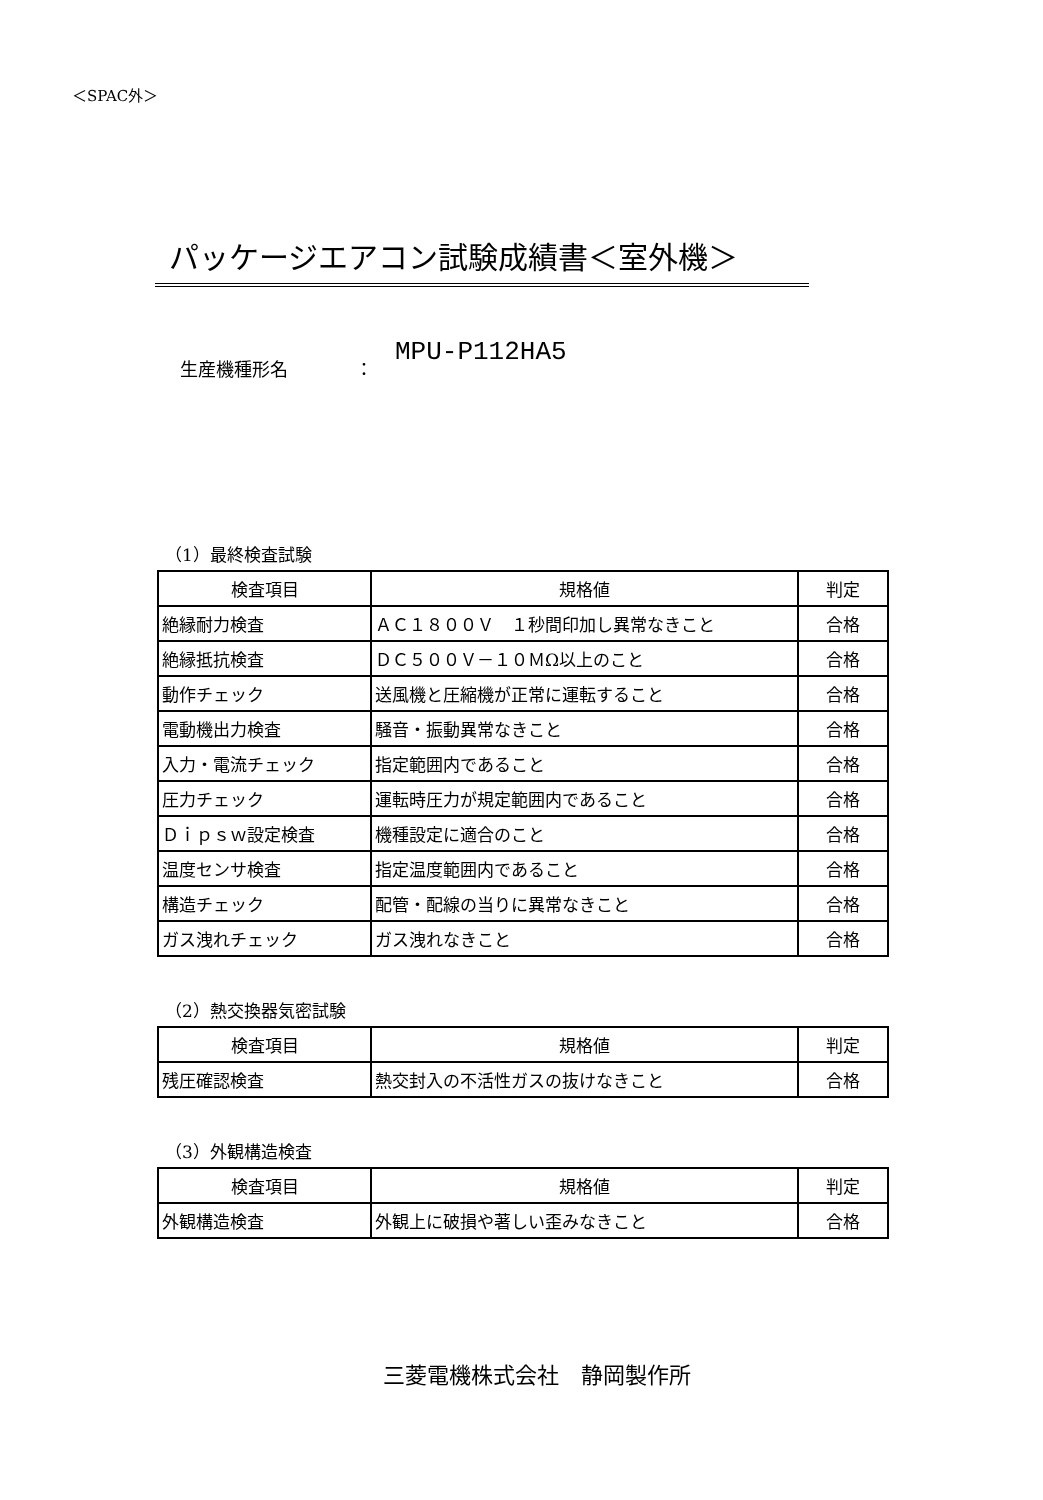＜SPAC外＞
パッケージエアコン試験成績書＜室外機＞
生産機種形名 ： MPU-P112HA5
（1）最終検査試験
| 検査項目 | 規格値 | 判定 |
| --- | --- | --- |
| 絶縁耐力検査 | ＡＣ１８００Ｖ １秒間印加し異常なきこと | 合格 |
| 絶縁抵抗検査 | ＤＣ５００Ｖ－１０ＭΩ以上のこと | 合格 |
| 動作チェック | 送風機と圧縮機が正常に運転すること | 合格 |
| 電動機出力検査 | 騒音・振動異常なきこと | 合格 |
| 入力・電流チェック | 指定範囲内であること | 合格 |
| 圧力チェック | 運転時圧力が規定範囲内であること | 合格 |
| Ｄｉｐｓｗ設定検査 | 機種設定に適合のこと | 合格 |
| 温度センサ検査 | 指定温度範囲内であること | 合格 |
| 構造チェック | 配管・配線の当りに異常なきこと | 合格 |
| ガス洩れチェック | ガス洩れなきこと | 合格 |
（2）熱交換器気密試験
| 検査項目 | 規格値 | 判定 |
| --- | --- | --- |
| 残圧確認検査 | 熱交封入の不活性ガスの抜けなきこと | 合格 |
（3）外観構造検査
| 検査項目 | 規格値 | 判定 |
| --- | --- | --- |
| 外観構造検査 | 外観上に破損や著しい歪みなきこと | 合格 |
三菱電機株式会社　静岡製作所